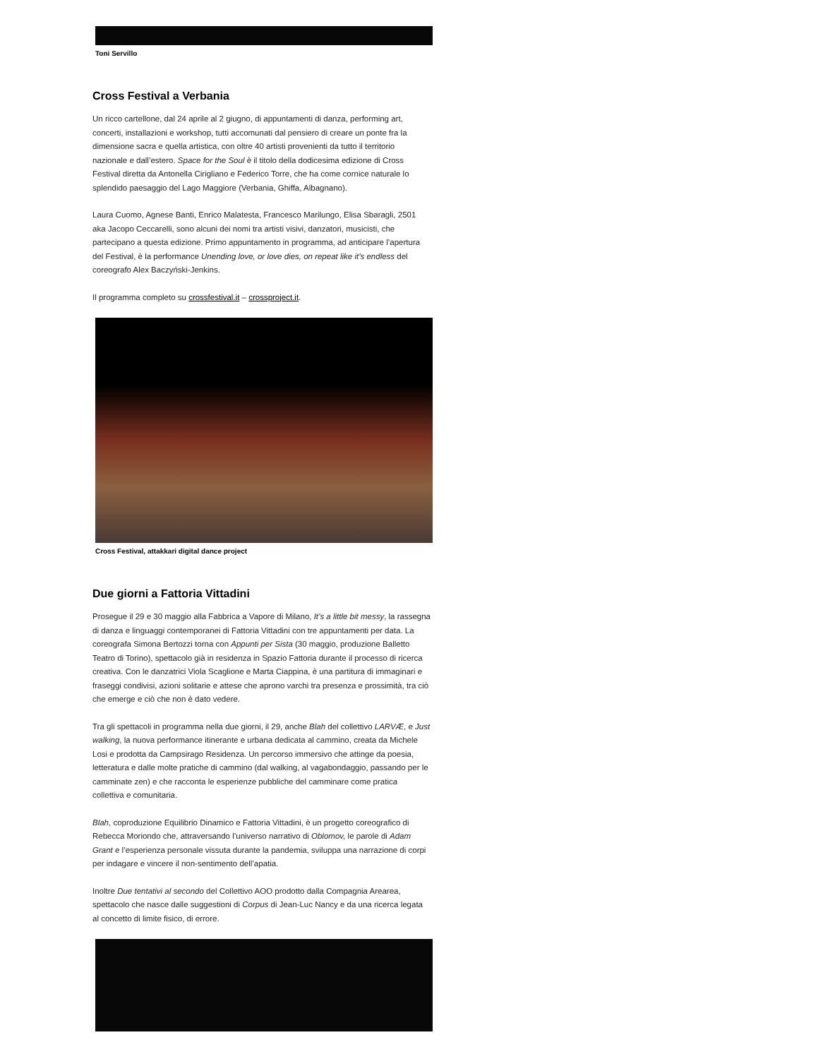Toni Servillo
Cross Festival a Verbania
Un ricco cartellone, dal 24 aprile al 2 giugno, di appuntamenti di danza, performing art, concerti, installazioni e workshop, tutti accomunati dal pensiero di creare un ponte fra la dimensione sacra e quella artistica, con oltre 40 artisti provenienti da tutto il territorio nazionale e dall’estero. Space for the Soul è il titolo della dodicesima edizione di Cross Festival diretta da Antonella Cirigliano e Federico Torre, che ha come cornice naturale lo splendido paesaggio del Lago Maggiore (Verbania, Ghiffa, Albagnano).
Laura Cuomo, Agnese Banti, Enrico Malatesta, Francesco Marilungo, Elisa Sbaragli, 2501 aka Jacopo Ceccarelli, sono alcuni dei nomi tra artisti visivi, danzatori, musicisti, che partecipano a questa edizione. Primo appuntamento in programma, ad anticipare l’apertura del Festival, è la performance Unending love, or love dies, on repeat like it’s endless del coreografo Alex Baczyński-Jenkins.
Il programma completo su crossfestival.it – crossproject.it.
Cross Festival, attakkari digital dance project
Due giorni a Fattoria Vittadini
Prosegue il 29 e 30 maggio alla Fabbrica a Vapore di Milano, It’s a little bit messy, la rassegna di danza e linguaggi contemporanei di Fattoria Vittadini con tre appuntamenti per data. La coreografa Simona Bertozzi torna con Appunti per Sista (30 maggio, produzione Balletto Teatro di Torino), spettacolo già in residenza in Spazio Fattoria durante il processo di ricerca creativa. Con le danzatrici Viola Scaglione e Marta Ciappina, è una partitura di immaginari e fraseggi condivisi, azioni solitarie e attese che aprono varchi tra presenza e prossimità, tra ciò che emerge e ciò che non è dato vedere.
Tra gli spettacoli in programma nella due giorni, il 29, anche Blah del collettivo LARVÆ, e Just walking, la nuova performance itinerante e urbana dedicata al cammino, creata da Michele Losi e prodotta da Campsirago Residenza. Un percorso immersivo che attinge da poesia, letteratura e dalle molte pratiche di cammino (dal walking, al vagabondaggio, passando per le camminate zen) e che racconta le esperienze pubbliche del camminare come pratica collettiva e comunitaria.
Blah, coproduzione Equilibrio Dinamico e Fattoria Vittadini, è un progetto coreografico di Rebecca Moriondo che, attraversando l’universo narrativo di Oblomov, le parole di Adam Grant e l’esperienza personale vissuta durante la pandemia, sviluppa una narrazione di corpi per indagare e vincere il non-sentimento dell’apatia.
Inoltre Due tentativi al secondo del Collettivo AOO prodotto dalla Compagnia Arearea, spettacolo che nasce dalle suggestioni di Corpus di Jean-Luc Nancy e da una ricerca legata al concetto di limite fisico, di errore.